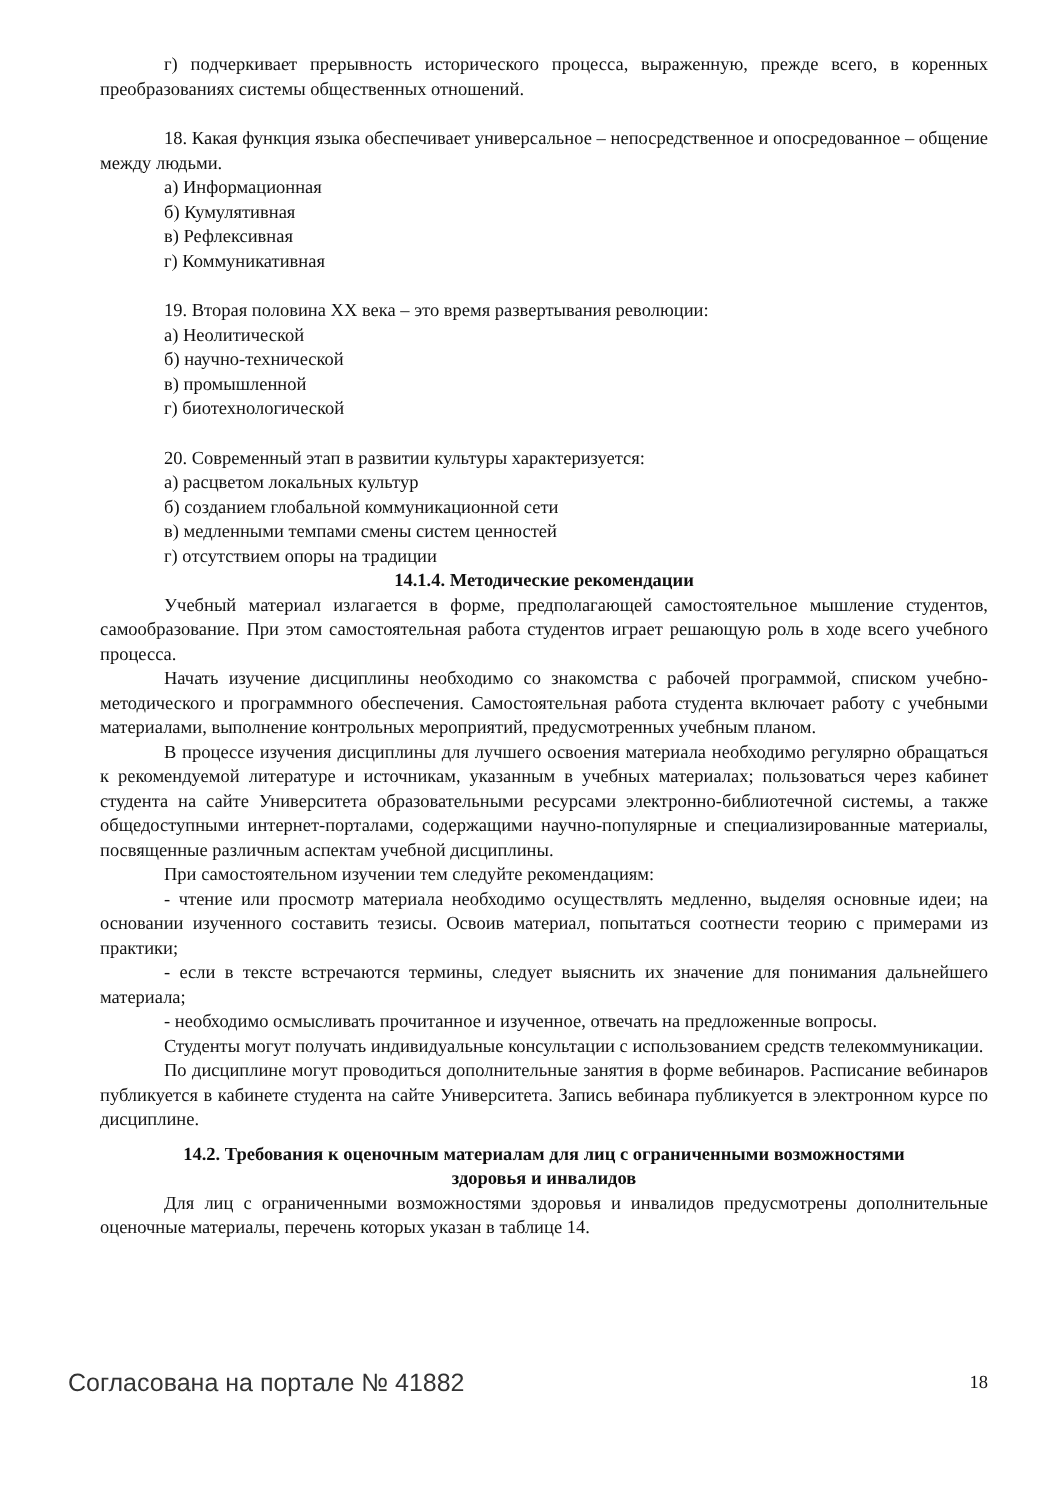г) подчеркивает прерывность исторического процесса, выраженную, прежде всего, в коренных преобразованиях системы общественных отношений.
18. Какая функция языка обеспечивает универсальное – непосредственное и опосредованное – общение между людьми.
а) Информационная
б) Кумулятивная
в) Рефлексивная
г) Коммуникативная
19. Вторая половина XX века – это время развертывания революции:
а) Неолитической
б) научно-технической
в) промышленной
г) биотехнологической
20. Современный этап в развитии культуры характеризуется:
а) расцветом локальных культур
б) созданием глобальной коммуникационной сети
в) медленными темпами смены систем ценностей
г) отсутствием опоры на традиции
14.1.4. Методические рекомендации
Учебный материал излагается в форме, предполагающей самостоятельное мышление студентов, самообразование. При этом самостоятельная работа студентов играет решающую роль в ходе всего учебного процесса.
Начать изучение дисциплины необходимо со знакомства с рабочей программой, списком учебно-методического и программного обеспечения. Самостоятельная работа студента включает работу с учебными материалами, выполнение контрольных мероприятий, предусмотренных учебным планом.
В процессе изучения дисциплины для лучшего освоения материала необходимо регулярно обращаться к рекомендуемой литературе и источникам, указанным в учебных материалах; пользоваться через кабинет студента на сайте Университета образовательными ресурсами электронно-библиотечной системы, а также общедоступными интернет-порталами, содержащими научно-популярные и специализированные материалы, посвященные различным аспектам учебной дисциплины.
При самостоятельном изучении тем следуйте рекомендациям:
- чтение или просмотр материала необходимо осуществлять медленно, выделяя основные идеи; на основании изученного составить тезисы. Освоив материал, попытаться соотнести теорию с примерами из практики;
- если в тексте встречаются термины, следует выяснить их значение для понимания дальнейшего материала;
- необходимо осмысливать прочитанное и изученное, отвечать на предложенные вопросы.
Студенты могут получать индивидуальные консультации с использованием средств телекоммуникации.
По дисциплине могут проводиться дополнительные занятия в форме вебинаров. Расписание вебинаров публикуется в кабинете студента на сайте Университета. Запись вебинара публикуется в электронном курсе по дисциплине.
14.2. Требования к оценочным материалам для лиц с ограниченными возможностями
здоровья и инвалидов
Для лиц с ограниченными возможностями здоровья и инвалидов предусмотрены дополнительные оценочные материалы, перечень которых указан в таблице 14.
Согласована на портале № 41882 18